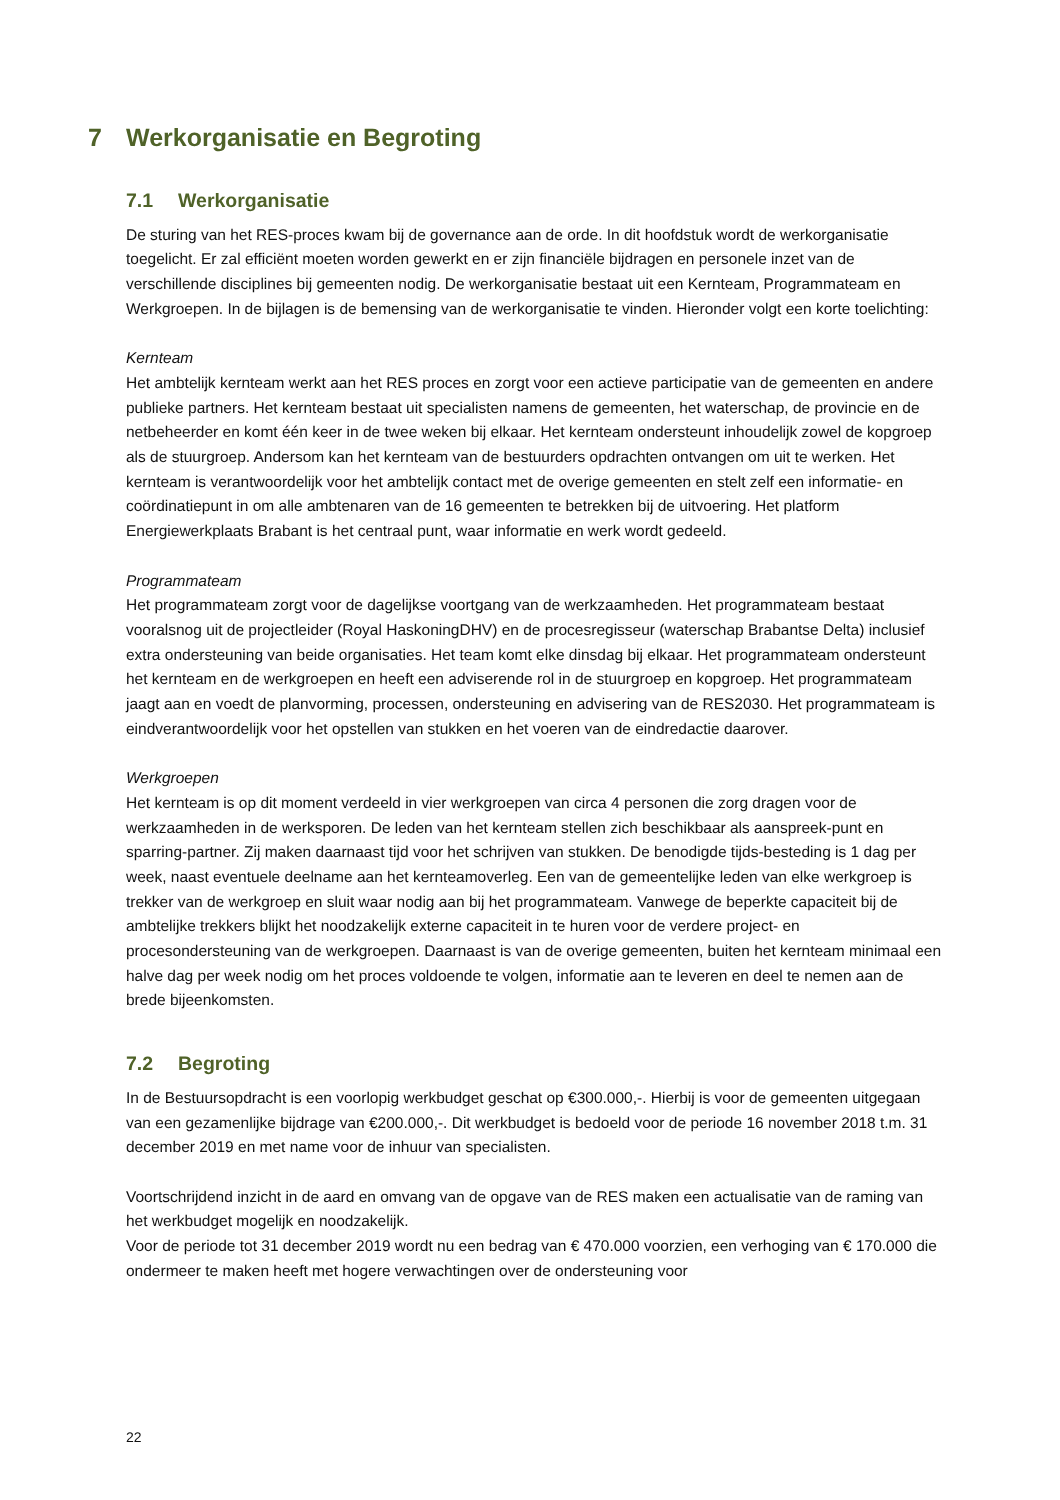7 Werkorganisatie en Begroting
7.1 Werkorganisatie
De sturing van het RES-proces kwam bij de governance aan de orde. In dit hoofdstuk wordt de werkorganisatie toegelicht. Er zal efficiënt moeten worden gewerkt en er zijn financiële bijdragen en personele inzet van de verschillende disciplines bij gemeenten nodig. De werkorganisatie bestaat uit een Kernteam, Programmateam en Werkgroepen. In de bijlagen is de bemensing van de werkorganisatie te vinden. Hieronder volgt een korte toelichting:
Kernteam
Het ambtelijk kernteam werkt aan het RES proces en zorgt voor een actieve participatie van de gemeenten en andere publieke partners. Het kernteam bestaat uit specialisten namens de gemeenten, het waterschap, de provincie en de netbeheerder en komt één keer in de twee weken bij elkaar. Het kernteam ondersteunt inhoudelijk zowel de kopgroep als de stuurgroep. Andersom kan het kernteam van de bestuurders opdrachten ontvangen om uit te werken. Het kernteam is verantwoordelijk voor het ambtelijk contact met de overige gemeenten en stelt zelf een informatie- en coördinatiepunt in om alle ambtenaren van de 16 gemeenten te betrekken bij de uitvoering. Het platform Energiewerkplaats Brabant is het centraal punt, waar informatie en werk wordt gedeeld.
Programmateam
Het programmateam zorgt voor de dagelijkse voortgang van de werkzaamheden. Het programmateam bestaat vooralsnog uit de projectleider (Royal HaskoningDHV) en de procesregisseur (waterschap Brabantse Delta) inclusief extra ondersteuning van beide organisaties. Het team komt elke dinsdag bij elkaar. Het programmateam ondersteunt het kernteam en de werkgroepen en heeft een adviserende rol in de stuurgroep en kopgroep. Het programmateam jaagt aan en voedt de planvorming, processen, ondersteuning en advisering van de RES2030. Het programmateam is eindverantwoordelijk voor het opstellen van stukken en het voeren van de eindredactie daarover.
Werkgroepen
Het kernteam is op dit moment verdeeld in vier werkgroepen van circa 4 personen die zorg dragen voor de werkzaamheden in de werksporen. De leden van het kernteam stellen zich beschikbaar als aanspreek-punt en sparring-partner. Zij maken daarnaast tijd voor het schrijven van stukken. De benodigde tijds-besteding is 1 dag per week, naast eventuele deelname aan het kernteamoverleg. Een van de gemeentelijke leden van elke werkgroep is trekker van de werkgroep en sluit waar nodig aan bij het programmateam. Vanwege de beperkte capaciteit bij de ambtelijke trekkers blijkt het noodzakelijk externe capaciteit in te huren voor de verdere project- en procesondersteuning van de werkgroepen. Daarnaast is van de overige gemeenten, buiten het kernteam minimaal een halve dag per week nodig om het proces voldoende te volgen, informatie aan te leveren en deel te nemen aan de brede bijeenkomsten.
7.2 Begroting
In de Bestuursopdracht is een voorlopig werkbudget geschat op €300.000,-. Hierbij is voor de gemeenten uitgegaan van een gezamenlijke bijdrage van €200.000,-. Dit werkbudget is bedoeld voor de periode 16 november 2018 t.m. 31 december 2019 en met name voor de inhuur van specialisten.
Voortschrijdend inzicht in de aard en omvang van de opgave van de RES maken een actualisatie van de raming van het werkbudget mogelijk en noodzakelijk.
Voor de periode tot 31 december 2019 wordt nu een bedrag van € 470.000 voorzien, een verhoging van € 170.000 die ondermeer te maken heeft met hogere verwachtingen over de ondersteuning voor
22